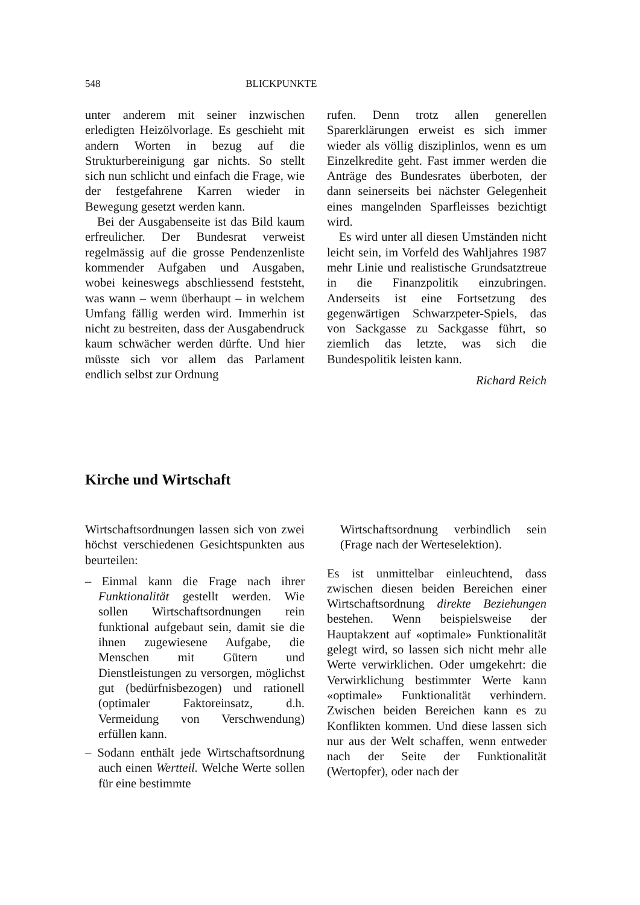548 BLICKPUNKTE
unter anderem mit seiner inzwischen erledigten Heizölvorlage. Es geschieht mit andern Worten in bezug auf die Strukturbereinigung gar nichts. So stellt sich nun schlicht und einfach die Frage, wie der festgefahrene Karren wieder in Bewegung gesetzt werden kann.
Bei der Ausgabenseite ist das Bild kaum erfreulicher. Der Bundesrat verweist regelmässig auf die grosse Pendenzenliste kommender Aufgaben und Ausgaben, wobei keineswegs abschliessend feststeht, was wann – wenn überhaupt – in welchem Umfang fällig werden wird. Immerhin ist nicht zu bestreiten, dass der Ausgabendruck kaum schwächer werden dürfte. Und hier müsste sich vor allem das Parlament endlich selbst zur Ordnung
rufen. Denn trotz allen generellen Sparerklärungen erweist es sich immer wieder als völlig disziplinlos, wenn es um Einzelkredite geht. Fast immer werden die Anträge des Bundesrates überboten, der dann seinerseits bei nächster Gelegenheit eines mangelnden Sparfleisses bezichtigt wird.
Es wird unter all diesen Umständen nicht leicht sein, im Vorfeld des Wahljahres 1987 mehr Linie und realistische Grundsatztreue in die Finanzpolitik einzubringen. Anderseits ist eine Fortsetzung des gegenwärtigen Schwarzpeter-Spiels, das von Sackgasse zu Sackgasse führt, so ziemlich das letzte, was sich die Bundespolitik leisten kann.
Richard Reich
Kirche und Wirtschaft
Wirtschaftsordnungen lassen sich von zwei höchst verschiedenen Gesichtspunkten aus beurteilen:
– Einmal kann die Frage nach ihrer Funktionalität gestellt werden. Wie sollen Wirtschaftsordnungen rein funktional aufgebaut sein, damit sie die ihnen zugewiesene Aufgabe, die Menschen mit Gütern und Dienstleistungen zu versorgen, möglichst gut (bedürfnisbezogen) und rationell (optimaler Faktoreinsatz, d.h. Vermeidung von Verschwendung) erfüllen kann.
– Sodann enthält jede Wirtschaftsordnung auch einen Wertteil. Welche Werte sollen für eine bestimmte
Wirtschaftsordnung verbindlich sein (Frage nach der Werteselektion).
Es ist unmittelbar einleuchtend, dass zwischen diesen beiden Bereichen einer Wirtschaftsordnung direkte Beziehungen bestehen. Wenn beispielsweise der Hauptakzent auf «optimale» Funktionalität gelegt wird, so lassen sich nicht mehr alle Werte verwirklichen. Oder umgekehrt: die Verwirklichung bestimmter Werte kann «optimale» Funktionalität verhindern. Zwischen beiden Bereichen kann es zu Konflikten kommen. Und diese lassen sich nur aus der Welt schaffen, wenn entweder nach der Seite der Funktionalität (Wertopfer), oder nach der